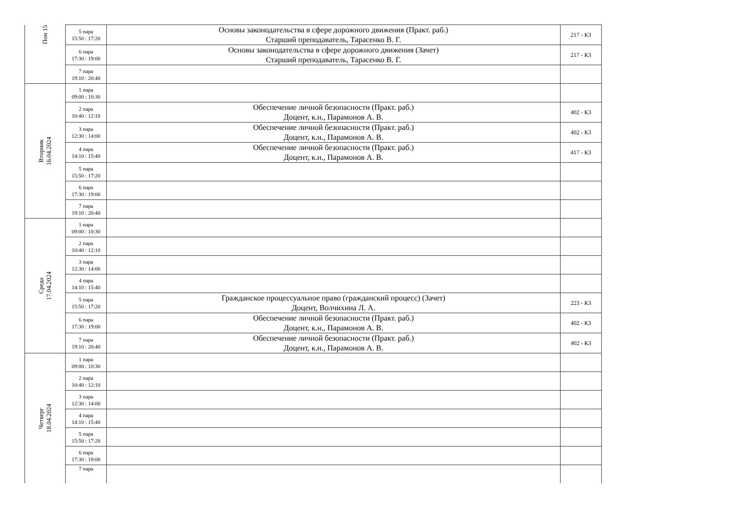| Пон 15 | 5 пара 15:50 : 17:20 | Основы законодательства в сфере дорожного движения (Практ. раб.) Старший преподаватель, Тарасенко В. Г. | 217 - К3 |
| | 6 пара 17:30 : 19:00 | Основы законодательства в сфере дорожного движения (Зачет) Старший преподаватель, Тарасенко В. Г. | 217 - К3 |
| | 7 пара 19:10 : 20:40 | | |
| Вторник 16.04.2024 | 1 пара 09:00 : 10:30 | | |
| | 2 пара 10:40 : 12:10 | Обеспечение личной безопасности (Практ. раб.) Доцент, к.н., Парамонов А. В. | 402 - К3 |
| | 3 пара 12:30 : 14:00 | Обеспечение личной безопасности (Практ. раб.) Доцент, к.н., Парамонов А. В. | 402 - К3 |
| | 4 пара 14:10 : 15:40 | Обеспечение личной безопасности (Практ. раб.) Доцент, к.н., Парамонов А. В. | 417 - К3 |
| | 5 пара 15:50 : 17:20 | | |
| | 6 пара 17:30 : 19:00 | | |
| | 7 пара 19:10 : 20:40 | | |
| Среда 17.04.2024 | 1 пара 09:00 : 10:30 | | |
| | 2 пара 10:40 : 12:10 | | |
| | 3 пара 12:30 : 14:00 | | |
| | 4 пара 14:10 : 15:40 | | |
| | 5 пара 15:50 : 17:20 | Гражданское процессуальное право (гражданский процесс) (Зачет) Доцент, Волчихина Л. А. | 223 - К3 |
| | 6 пара 17:30 : 19:00 | Обеспечение личной безопасности (Практ. раб.) Доцент, к.н., Парамонов А. В. | 402 - К3 |
| | 7 пара 19:10 : 20:40 | Обеспечение личной безопасности (Практ. раб.) Доцент, к.н., Парамонов А. В. | 402 - К3 |
| Четверг 18.04.2024 | 1 пара 09:00 : 10:30 | | |
| | 2 пара 10:40 : 12:10 | | |
| | 3 пара 12:30 : 14:00 | | |
| | 4 пара 14:10 : 15:40 | | |
| | 5 пара 15:50 : 17:20 | | |
| | 6 пара 17:30 : 19:00 | | |
| | 7 пара | | |